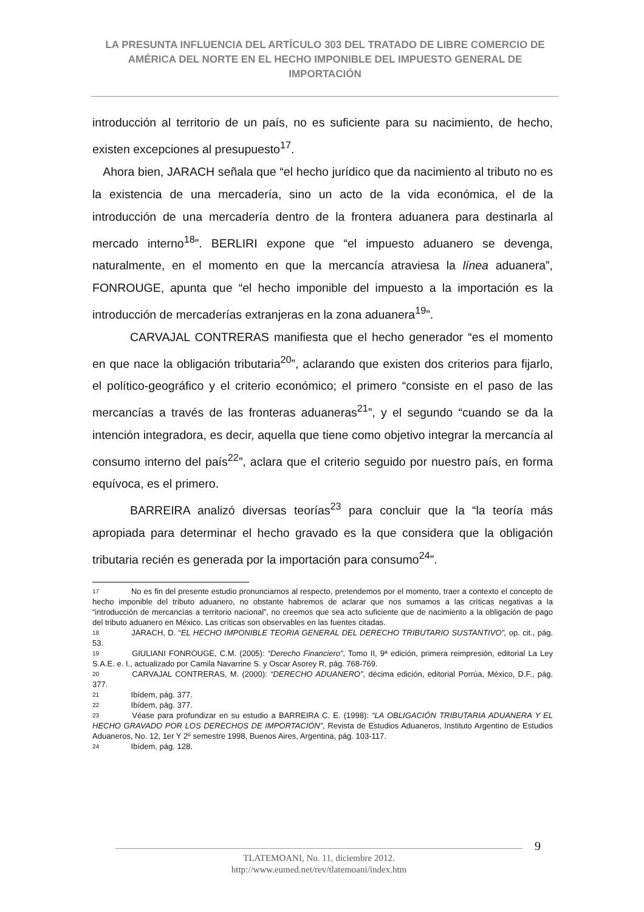LA PRESUNTA INFLUENCIA DEL ARTÍCULO 303 DEL TRATADO DE LIBRE COMERCIO DE AMÉRICA DEL NORTE EN EL HECHO IMPONIBLE DEL IMPUESTO GENERAL DE IMPORTACIÓN
introducción al territorio de un país, no es suficiente para su nacimiento, de hecho, existen excepciones al presupuesto<sup>17</sup>.
Ahora bien, JARACH señala que “el hecho jurídico que da nacimiento al tributo no es la existencia de una mercadería, sino un acto de la vida económica, el de la introducción de una mercadería dentro de la frontera aduanera para destinarla al mercado interno<sup>18</sup>”. BERLIRI expone que “el impuesto aduanero se devenga, naturalmente, en el momento en que la mercancía atraviesa la línea aduanera”, FONROUGE, apunta que “el hecho imponible del impuesto a la importación es la introducción de mercaderías extranjeras en la zona aduanera<sup>19</sup>”.
CARVAJAL CONTRERAS manifiesta que el hecho generador “es el momento en que nace la obligación tributaria<sup>20</sup>”, aclarando que existen dos criterios para fijarlo, el político-geográfico y el criterio económico; el primero “consiste en el paso de las mercancías a través de las fronteras aduaneras<sup>21</sup>”, y el segundo “cuando se da la intención integradora, es decir, aquella que tiene como objetivo integrar la mercancía al consumo interno del país<sup>22</sup>”, aclara que el criterio seguido por nuestro país, en forma equívoca, es el primero.
BARREIRA analizó diversas teorías<sup>23</sup> para concluir que la “la teoría más apropiada para determinar el hecho gravado es la que considera que la obligación tributaria recién es generada por la importación para consumo<sup>24</sup>”.
17 No es fin del presente estudio pronunciarnos al respecto, pretendemos por el momento, traer a contexto el concepto de hecho imponible del tributo aduanero, no obstante habremos de aclarar que nos sumamos a las críticas negativas a la “introducción de mercancías a territorio nacional”, no creemos que sea acto suficiente que de nacimiento a la obligación de pago del tributo aduanero en México. Las críticas son observables en las fuentes citadas.
18 JARACH, D. “EL HECHO IMPONIBLE TEORIA GENERAL DEL DERECHO TRIBUTARIO SUSTANTIVO”, op. cit., pág. 53.
19 GIULIANI FONROUGE, C.M. (2005): “Derecho Financiero”, Tomo II, 9ª edición, primera reimpresión, editorial La Ley S.A.E. e. I., actualizado por Camila Navarrine S. y Oscar Asorey R, pág. 768-769.
20 CARVAJAL CONTRERAS, M. (2000): “DERECHO ADUANERO”, décima edición, editorial Porrúa, México, D.F., pág. 377.
21 Ibídem, pág. 377.
22 Ibídem, pág. 377.
23 Véase para profundizar en su estudio a BARREIRA C. E. (1998): “LA OBLIGACIÓN TRIBUTARIA ADUANERA Y EL HECHO GRAVADO POR LOS DERECHOS DE IMPORTACIÓN”, Revista de Estudios Aduaneros, Instituto Argentino de Estudios Aduaneros, No. 12, 1er Y 2º semestre 1998, Buenos Aires, Argentina, pág. 103-117.
24 Ibídem, pág. 128.
9
TLATEMOANI, No. 11, diciembre 2012.
http://www.eumed.net/rev/tlatemoani/index.htm